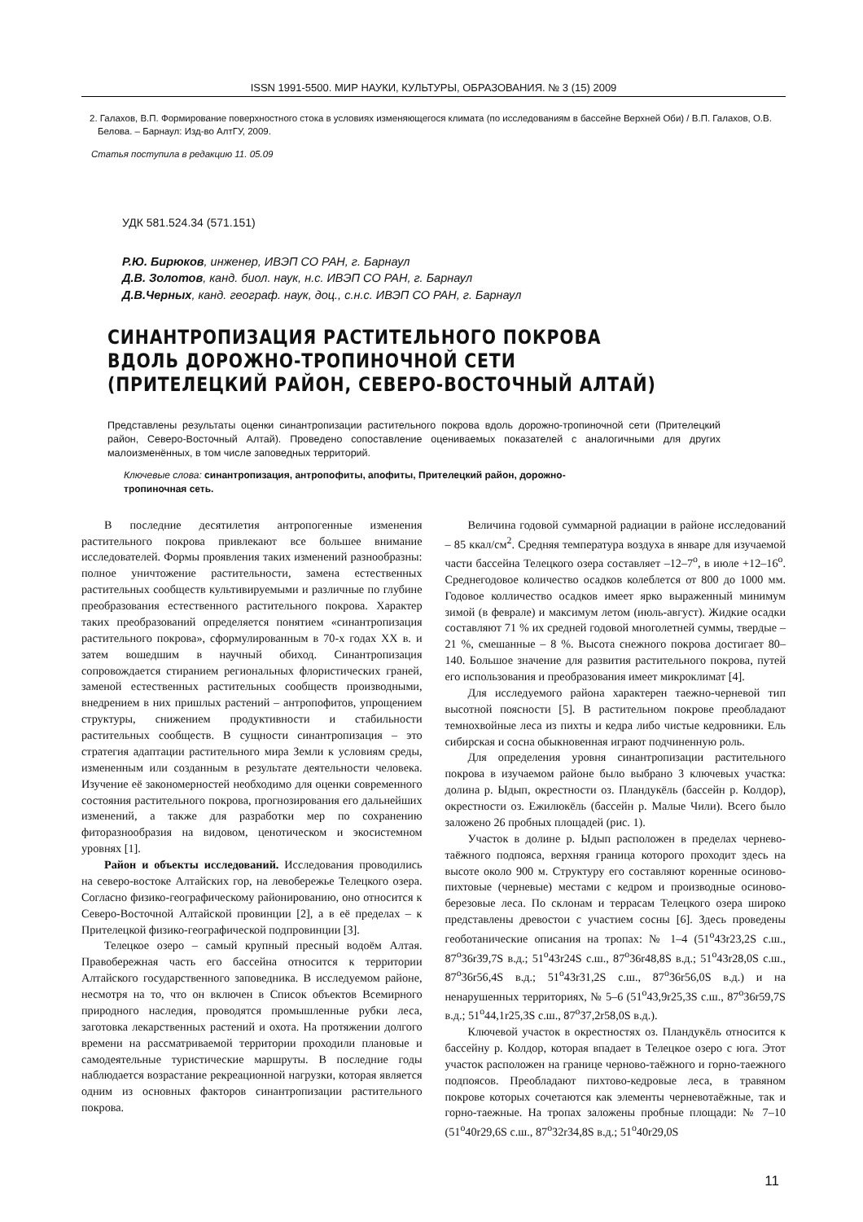ISSN 1991-5500. МИР НАУКИ, КУЛЬТУРЫ, ОБРАЗОВАНИЯ. № 3 (15) 2009
2. Галахов, В.П. Формирование поверхностного стока в условиях изменяющегося климата (по исследованиям в бассейне Верхней Оби) / В.П. Галахов, О.В. Белова. – Барнаул: Изд-во АлтГУ, 2009.
Статья поступила в редакцию 11. 05.09
УДК 581.524.34 (571.151)
Р.Ю. Бирюков, инженер, ИВЭП СО РАН, г. Барнаул
Д.В. Золотов, канд. биол. наук, н.с. ИВЭП СО РАН, г. Барнаул
Д.В.Черных, канд. географ. наук, доц., с.н.с. ИВЭП СО РАН, г. Барнаул
СИНАНТРОПИЗАЦИЯ РАСТИТЕЛЬНОГО ПОКРОВА
ВДОЛЬ ДОРОЖНО-ТРОПИНОЧНОЙ СЕТИ
(ПРИТЕЛЕЦКИЙ РАЙОН, СЕВЕРО-ВОСТОЧНЫЙ АЛТАЙ)
Представлены результаты оценки синантропизации растительного покрова вдоль дорожно-тропиночной сети (Прителецкий район, Северо-Восточный Алтай). Проведено сопоставление оцениваемых показателей с аналогичными для других малоизменённых, в том числе заповедных территорий.
Ключевые слова: синантропизация, антропофиты, апофиты, Прителецкий район, дорожно-тропиночная сеть.
В последние десятилетия антропогенные изменения растительного покрова привлекают все большее внимание исследователей. Формы проявления таких изменений разнообразны: полное уничтожение растительности, замена естественных растительных сообществ культивируемыми и различные по глубине преобразования естественного растительного покрова. Характер таких преобразований определяется понятием «синантропизация растительного покрова», сформулированным в 70-х годах XX в. и затем вошедшим в научный обиход. Синантропизация сопровождается стиранием региональных флористических граней, заменой естественных растительных сообществ производными, внедрением в них пришлых растений – антропофитов, упрощением структуры, снижением продуктивности и стабильности растительных сообществ. В сущности синантропизация – это стратегия адаптации растительного мира Земли к условиям среды, измененным или созданным в результате деятельности человека. Изучение её закономерностей необходимо для оценки современного состояния растительного покрова, прогнозирования его дальнейших изменений, а также для разработки мер по сохранению фиторазнообразия на видовом, ценотическом и экосистемном уровнях [1].
Район и объекты исследований. Исследования проводились на северо-востоке Алтайских гор, на левобережье Телецкого озера. Согласно физико-географическому районированию, оно относится к Северо-Восточной Алтайской провинции [2], а в её пределах – к Прителецкой физико-географической подпровинции [3].
Телецкое озеро – самый крупный пресный водоём Алтая. Правобережная часть его бассейна относится к территории Алтайского государственного заповедника. В исследуемом районе, несмотря на то, что он включен в Список объектов Всемирного природного наследия, проводятся промышленные рубки леса, заготовка лекарственных растений и охота. На протяжении долгого времени на рассматриваемой территории проходили плановые и самодеятельные туристические маршруты. В последние годы наблюдается возрастание рекреационной нагрузки, которая является одним из основных факторов синантропизации растительного покрова.
Величина годовой суммарной радиации в районе исследований – 85 ккал/см<sup>2</sup>. Средняя температура воздуха в январе для изучаемой части бассейна Телецкого озера составляет –12–7<sup>о</sup>, в июле +12–16<sup>о</sup>. Среднегодовое количество осадков колеблется от 800 до 1000 мм. Годовое колличество осадков имеет ярко выраженный минимум зимой (в феврале) и максимум летом (июль-август). Жидкие осадки составляют 71 % их средней годовой многолетней суммы, твердые – 21 %, смешанные – 8 %. Высота снежного покрова достигает 80–140. Большое значение для развития растительного покрова, путей его использования и преобразования имеет микроклимат [4].
Для исследуемого района характерен таежно-черневой тип высотной поясности [5]. В растительном покрове преобладают темнохвойные леса из пихты и кедра либо чистые кедровники. Ель сибирская и сосна обыкновенная играют подчиненную роль.
Для определения уровня синантропизации растительного покрова в изучаемом районе было выбрано 3 ключевых участка: долина р. Ыдып, окрестности оз. Пландукёль (бассейн р. Колдор), окрестности оз. Ежилюкёль (бассейн р. Малые Чили). Всего было заложено 26 пробных площадей (рис. 1).
Участок в долине р. Ыдып расположен в пределах чернево-таёжного подпояса, верхняя граница которого проходит здесь на высоте около 900 м. Структуру его составляют коренные осиново-пихтовые (черневые) местами с кедром и производные осиново-березовые леса. По склонам и террасам Телецкого озера широко представлены древостои с участием сосны [6]. Здесь проведены геоботанические описания на тропах: № 1–4 (51<sup>о</sup>43r23,2S с.ш., 87<sup>о</sup>36r39,7S в.д.; 51<sup>о</sup>43r24S с.ш., 87<sup>о</sup>36r48,8S в.д.; 51<sup>о</sup>43r28,0S с.ш., 87<sup>о</sup>36r56,4S в.д.; 51<sup>о</sup>43r31,2S с.ш., 87<sup>о</sup>36r56,0S в.д.) и на ненарушенных территориях, № 5–6 (51<sup>о</sup>43,9r25,3S с.ш., 87<sup>о</sup>36r59,7S в.д.; 51<sup>о</sup>44,1r25,3S с.ш., 87<sup>о</sup>37,2r58,0S в.д.).
Ключевой участок в окрестностях оз. Пландукёль относится к бассейну р. Колдор, которая впадает в Телецкое озеро с юга. Этот участок расположен на границе черново-таёжного и горно-таежного подпоясов. Преобладают пихтово-кедровые леса, в травяном покрове которых сочетаются как элементы черневотаёжные, так и горно-таежные. На тропах заложены пробные площади: № 7–10 (51<sup>о</sup>40r29,6S с.ш., 87<sup>о</sup>32r34,8S в.д.; 51<sup>о</sup>40r29,0S
11